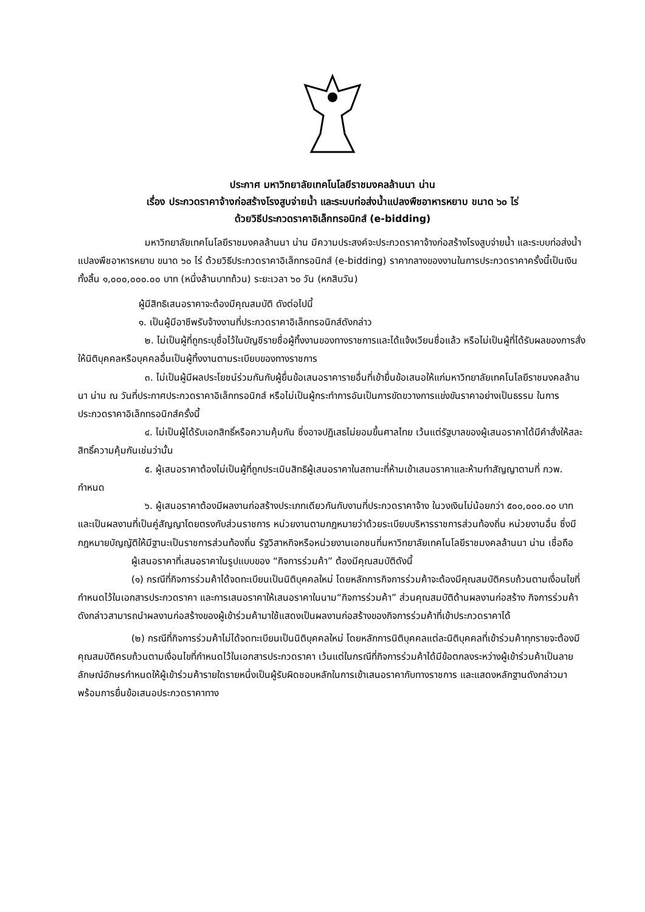ประกาศ มหาวิทยาลัยเทคโนโลยีราชมงคลล้านนา น่าน
เรื่อง ประกวดราคาจ้างก่อสร้างโรงสูบจ่ายน้ำ และระบบท่อส่งน้ำแปลงพืชอาหารหยาบ ขนาด ๖๐ ไร่
ด้วยวิธีประกวดราคาอิเล็กทรอนิกส์ (e-bidding)
มหาวิทยาลัยเทคโนโลยีราชมงคลล้านนา น่าน มีความประสงค์จะประกวดราคาจ้างก่อสร้างโรงสูบจ่ายน้ำ และระบบท่อส่งน้ำแปลงพืชอาหารหยาบ ขนาด ๖๐ ไร่ ด้วยวิธีประกวดราคาอิเล็กทรอนิกส์ (e-bidding) ราคากลางของงานในการประกวดราคาครั้งนี้เป็นเงินทั้งสิ้น ๑,๐๐๐,๐๐๐.๐๐ บาท (หนึ่งล้านบาทถ้วน) ระยะเวลา ๖๐ วัน (หกสิบวัน)
ผู้มีสิทธิเสนอราคาจะต้องมีคุณสมบัติ ดังต่อไปนี้
๑. เป็นผู้มีอาชีพรับจ้างงานที่ประกวดราคาอิเล็กทรอนิกส์ดังกล่าว
๒. ไม่เป็นผู้ที่ถูกระบุชื่อไว้ในบัญชีรายชื่อผู้ทิ้งงานของทางราชการและได้แจ้งเวียนชื่อแล้ว หรือไม่เป็นผู้ที่ได้รับผลของการสั่งให้นิติบุคคลหรือบุคคลอื่นเป็นผู้ทิ้งงานตามระเบียบของทางราชการ
๓. ไม่เป็นผู้มีผลประโยชน์ร่วมกันกับผู้ยื่นข้อเสนอราคารายอื่นที่เข้ายื่นข้อเสนอให้แก่มหาวิทยาลัยเทคโนโลยีราชมงคลล้านนา น่าน ณ วันที่ประกาศประกวดราคาอิเล็กทรอนิกส์ หรือไม่เป็นผู้กระทำการอันเป็นการขัดขวางการแข่งขันราคาอย่างเป็นธรรม ในการประกวดราคาอิเล็กทรอนิกส์ครั้งนี้
๔. ไม่เป็นผู้ได้รับเอกสิทธิ์หรือความคุ้มกัน ซึ่งอาจปฏิเสธไม่ยอมขึ้นศาลไทย เว้นแต่รัฐบาลของผู้เสนอราคาได้มีคำสั่งให้สละสิทธิ์ความคุ้มกันเช่นว่านั้น
๕. ผู้เสนอราคาต้องไม่เป็นผู้ที่ถูกประเมินสิทธิผู้เสนอราคาในสถานะที่ห้ามเข้าเสนอราคาและห้ามทำสัญญาตามที่ กวพ. กำหนด
๖. ผู้เสนอราคาต้องมีผลงานก่อสร้างประเภทเดียวกันกับงานที่ประกวดราคาจ้าง ในวงเงินไม่น้อยกว่า ๕๐๐,๐๐๐.๐๐ บาท และเป็นผลงานที่เป็นคู่สัญญาโดยตรงกับส่วนราชการ หน่วยงานตามกฎหมายว่าด้วยระเบียบบริหารราชการส่วนท้องถิ่น หน่วยงานอื่น ซึ่งมีกฎหมายบัญญัติให้มีฐานะเป็นราชการส่วนท้องถิ่น รัฐวิสาหกิจหรือหน่วยงานเอกชนที่มหาวิทยาลัยเทคโนโลยีราชมงคลล้านนา น่าน เชื่อถือ
ผู้เสนอราคาที่เสนอราคาในรูปแบบของ “กิจการร่วมค้า” ต้องมีคุณสมบัติดังนี้
(๑) กรณีที่กิจการร่วมค้าได้จดทะเบียนเป็นนิติบุคคลใหม่ โดยหลักการกิจการร่วมค้าจะต้องมีคุณสมบัติครบถ้วนตามเงื่อนไขที่กำหนดไว้ในเอกสารประกวดราคา และการเสนอราคาให้เสนอราคาในนาม“กิจการร่วมค้า” ส่วนคุณสมบัติด้านผลงานก่อสร้าง กิจการร่วมค้าดังกล่าวสามารถนำผลงานก่อสร้างของผู้เข้าร่วมค้ามาใช้แสดงเป็นผลงานก่อสร้างของกิจการร่วมค้าที่เข้าประกวดราคาได้
(๒) กรณีที่กิจการร่วมค้าไม่ได้จดทะเบียนเป็นนิติบุคคลใหม่ โดยหลักการนิติบุคคลแต่ละนิติบุคคลที่เข้าร่วมค้าทุกรายจะต้องมีคุณสมบัติครบถ้วนตามเงื่อนไขที่กำหนดไว้ในเอกสารประกวดราคา เว้นแต่ในกรณีที่กิจการร่วมค้าได้มีข้อตกลงระหว่างผู้เข้าร่วมค้าเป็นลายลักษณ์อักษรกำหนดให้ผู้เข้าร่วมค้ารายใดรายหนึ่งเป็นผู้รับผิดชอบหลักในการเข้าเสนอราคากับทางราชการ และแสดงหลักฐานดังกล่าวมาพร้อมการยื่นข้อเสนอประกวดราคาทาง